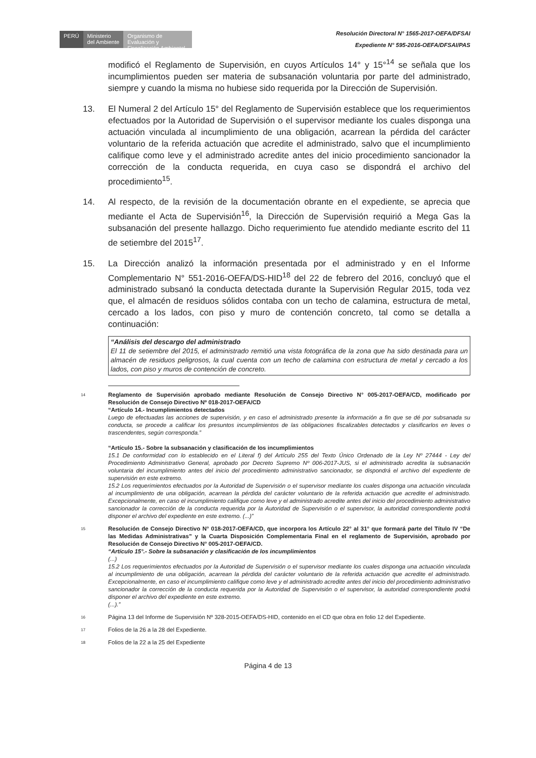PERÚ
Ministerio
del Ambiente
Organismo de Evaluación y Fiscalización Ambiental
Resolución Directoral N° 1565-2017-OEFA/DFSAI
Expediente N° 595-2016-OEFA/DFSAI/PAS
modificó el Reglamento de Supervisión, en cuyos Artículos 14° y 15°<sup>14</sup> se señala que los incumplimientos pueden ser materia de subsanación voluntaria por parte del administrado, siempre y cuando la misma no hubiese sido requerida por la Dirección de Supervisión.
13. El Numeral 2 del Artículo 15° del Reglamento de Supervisión establece que los requerimientos efectuados por la Autoridad de Supervisión o el supervisor mediante los cuales disponga una actuación vinculada al incumplimiento de una obligación, acarrean la pérdida del carácter voluntario de la referida actuación que acredite el administrado, salvo que el incumplimiento califique como leve y el administrado acredite antes del inicio procedimiento sancionador la corrección de la conducta requerida, en cuya caso se dispondrá el archivo del procedimiento<sup>15</sup>.
14. Al respecto, de la revisión de la documentación obrante en el expediente, se aprecia que mediante el Acta de Supervisión<sup>16</sup>, la Dirección de Supervisión requirió a Mega Gas la subsanación del presente hallazgo. Dicho requerimiento fue atendido mediante escrito del 11 de setiembre del 2015<sup>17</sup>.
15. La Dirección analizó la información presentada por el administrado y en el Informe Complementario N° 551-2016-OEFA/DS-HID<sup>18</sup> del 22 de febrero del 2016, concluyó que el administrado subsanó la conducta detectada durante la Supervisión Regular 2015, toda vez que, el almacén de residuos sólidos contaba con un techo de calamina, estructura de metal, cercado a los lados, con piso y muro de contención concreto, tal como se detalla a continuación:
“Análisis del descargo del administrado
El 11 de setiembre del 2015, el administrado remitió una vista fotográfica de la zona que ha sido destinada para un almacén de residuos peligrosos, la cual cuenta con un techo de calamina con estructura de metal y cercado a los lados, con piso y muros de contención de concreto.
14 Reglamento de Supervisión aprobado mediante Resolución de Consejo Directivo N° 005-2017-OEFA/CD, modificado por Resolución de Consejo Directivo Nº 018-2017-OEFA/CD
“Artículo 14.- Incumplimientos detectados
Luego de efectuadas las acciones de supervisión, y en caso el administrado presente la información a fin que se dé por subsanada su conducta, se procede a calificar los presuntos incumplimientos de las obligaciones fiscalizables detectados y clasificarlos en leves o trascendentes, según corresponda.”
“Artículo 15.- Sobre la subsanación y clasificación de los incumplimientos
15.1 De conformidad con lo establecido en el Literal f) del Artículo 255 del Texto Único Ordenado de la Ley Nº 27444 - Ley del Procedimiento Administrativo General, aprobado por Decreto Supremo Nº 006-2017-JUS, si el administrado acredita la subsanación voluntaria del incumplimiento antes del inicio del procedimiento administrativo sancionador, se dispondrá el archivo del expediente de supervisión en este extremo.
15.2 Los requerimientos efectuados por la Autoridad de Supervisión o el supervisor mediante los cuales disponga una actuación vinculada al incumplimiento de una obligación, acarrean la pérdida del carácter voluntario de la referida actuación que acredite el administrado. Excepcionalmente, en caso el incumplimiento califique como leve y el administrado acredite antes del inicio del procedimiento administrativo sancionador la corrección de la conducta requerida por la Autoridad de Supervisión o el supervisor, la autoridad correspondiente podrá disponer el archivo del expediente en este extremo. (...)”
15 Resolución de Consejo Directivo N° 018-2017-OEFA/CD, que incorpora los Artículo 22° al 31° que formará parte del Título IV “De las Medidas Administrativas” y la Cuarta Disposición Complementaria Final en el reglamento de Supervisión, aprobado por Resolución de Consejo Directivo N° 005-2017-OEFA/CD.
“Artículo 15°.- Sobre la subsanación y clasificación de los incumplimientos
(...)
15.2 Los requerimientos efectuados por la Autoridad de Supervisión o el supervisor mediante los cuales disponga una actuación vinculada al incumplimiento de una obligación, acarrean la pérdida del carácter voluntario de la referida actuación que acredite el administrado. Excepcionalmente, en caso el incumplimiento califique como leve y el administrado acredite antes del inicio del procedimiento administrativo sancionador la corrección de la conducta requerida por la Autoridad de Supervisión o el supervisor, la autoridad correspondiente podrá disponer el archivo del expediente en este extremo.
(...).”
16 Página 13 del Informe de Supervisión Nº 328-2015-OEFA/DS-HID, contenido en el CD que obra en folio 12 del Expediente.
17 Folios de la 26 a la 28 del Expediente.
18 Folios de la 22 a la 25 del Expediente
Página 4 de 13